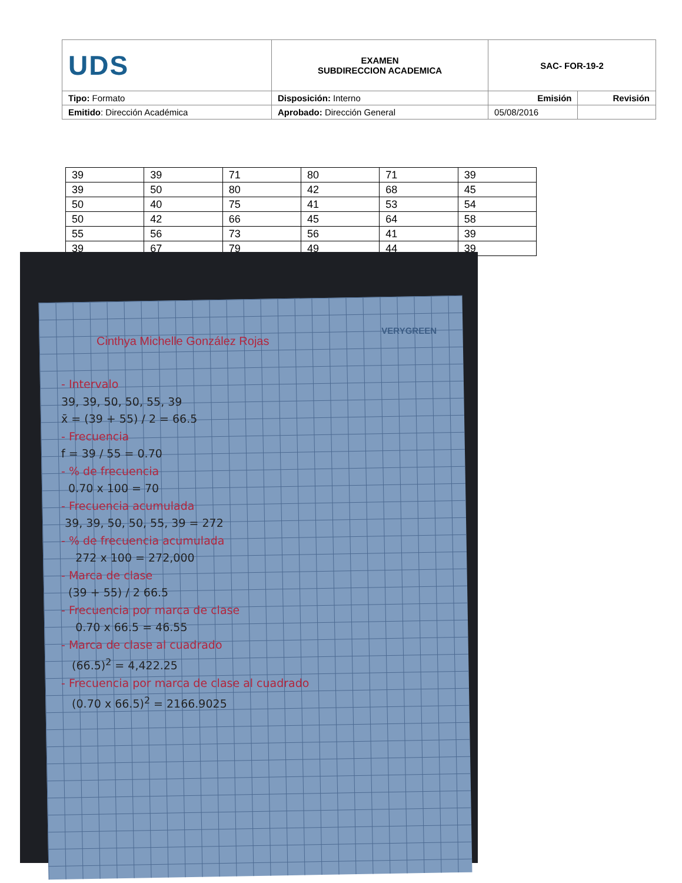| UDS | EXAMEN SUBDIRECCION ACADEMICA | SAC- FOR-19-2 | |
| Tipo: Formato | Disposición: Interno | Emisión | Revisión |
| Emitido : Dirección Académica | Aprobado: Dirección General | 05/08/2016 | |
| 39 | 39 | 71 | 80 | 71 | 39 |
| 39 | 50 | 80 | 42 | 68 | 45 |
| 50 | 40 | 75 | 41 | 53 | 54 |
| 50 | 42 | 66 | 45 | 64 | 58 |
| 55 | 56 | 73 | 56 | 41 | 39 |
| 39 | 67 | 79 | 49 | 44 | 39 |
VERYGREEN
Cinthya Michelle González Rojas
- Intervalo
39, 39, 50, 50, 55, 39
x̄ = (39 + 55) / 2 = 66.5
- Frecuencia
f = 39 / 55 = 0.70
- % de frecuencia
0.70 x 100 = 70
- Frecuencia acumulada
39, 39, 50, 50, 55, 39 = 272
- % de frecuencia acumulada
272 x 100 = 272,000
- Marca de clase
(39 + 55) / 2 66.5
- Frecuencia por marca de clase
0.70 x 66.5 = 46.55
- Marca de clase al cuadrado
(66.5)<sup>2</sup> = 4,422.25
- Frecuencia por marca de clase al cuadrado
(0.70 x 66.5)<sup>2</sup> = 2166.9025